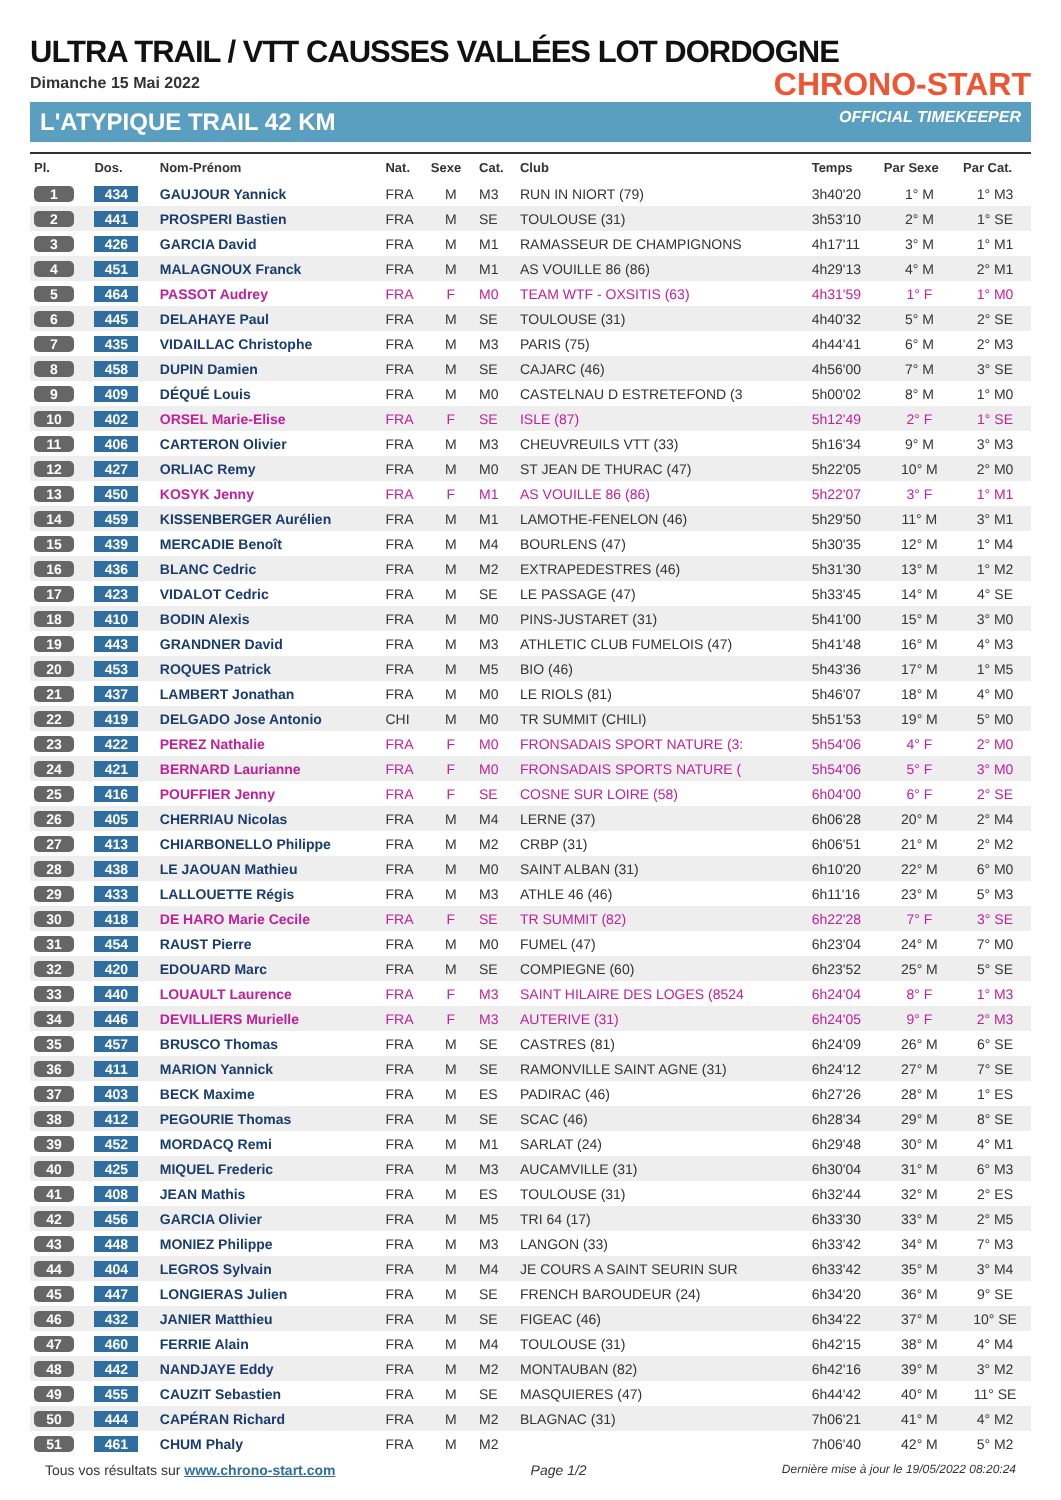ULTRA TRAIL / VTT CAUSSES VALLÉES LOT DORDOGNE
Dimanche 15 Mai 2022
CHRONO-START
OFFICIAL TIMEKEEPER
L'ATYPIQUE TRAIL 42 KM
| Pl. | Dos. | Nom-Prénom | Nat. | Sexe | Cat. | Club | Temps | Par Sexe | Par Cat. |
| --- | --- | --- | --- | --- | --- | --- | --- | --- | --- |
| 1 | 434 | GAUJOUR Yannick | FRA | M | M3 | RUN IN NIORT (79) | 3h40'20 | 1° M | 1° M3 |
| 2 | 441 | PROSPERI Bastien | FRA | M | SE | TOULOUSE (31) | 3h53'10 | 2° M | 1° SE |
| 3 | 426 | GARCIA David | FRA | M | M1 | RAMASSEUR DE CHAMPIGNONS | 4h17'11 | 3° M | 1° M1 |
| 4 | 451 | MALAGNOUX Franck | FRA | M | M1 | AS VOUILLE 86 (86) | 4h29'13 | 4° M | 2° M1 |
| 5 | 464 | PASSOT Audrey | FRA | F | M0 | TEAM WTF - OXSITIS (63) | 4h31'59 | 1° F | 1° M0 |
| 6 | 445 | DELAHAYE Paul | FRA | M | SE | TOULOUSE (31) | 4h40'32 | 5° M | 2° SE |
| 7 | 435 | VIDAILLAC Christophe | FRA | M | M3 | PARIS (75) | 4h44'41 | 6° M | 2° M3 |
| 8 | 458 | DUPIN Damien | FRA | M | SE | CAJARC (46) | 4h56'00 | 7° M | 3° SE |
| 9 | 409 | DÉQUÉ Louis | FRA | M | M0 | CASTELNAU D ESTRETEFOND (3 | 5h00'02 | 8° M | 1° M0 |
| 10 | 402 | ORSEL Marie-Elise | FRA | F | SE | ISLE (87) | 5h12'49 | 2° F | 1° SE |
| 11 | 406 | CARTERON Olivier | FRA | M | M3 | CHEUVREUILS VTT (33) | 5h16'34 | 9° M | 3° M3 |
| 12 | 427 | ORLIAC Remy | FRA | M | M0 | ST JEAN DE THURAC (47) | 5h22'05 | 10° M | 2° M0 |
| 13 | 450 | KOSYK Jenny | FRA | F | M1 | AS VOUILLE 86 (86) | 5h22'07 | 3° F | 1° M1 |
| 14 | 459 | KISSENBERGER Aurélien | FRA | M | M1 | LAMOTHE-FENELON (46) | 5h29'50 | 11° M | 3° M1 |
| 15 | 439 | MERCADIE Benoît | FRA | M | M4 | BOURLENS (47) | 5h30'35 | 12° M | 1° M4 |
| 16 | 436 | BLANC Cedric | FRA | M | M2 | EXTRAPEDESTRES (46) | 5h31'30 | 13° M | 1° M2 |
| 17 | 423 | VIDALOT Cedric | FRA | M | SE | LE PASSAGE (47) | 5h33'45 | 14° M | 4° SE |
| 18 | 410 | BODIN Alexis | FRA | M | M0 | PINS-JUSTARET (31) | 5h41'00 | 15° M | 3° M0 |
| 19 | 443 | GRANDNER David | FRA | M | M3 | ATHLETIC CLUB FUMELOIS (47) | 5h41'48 | 16° M | 4° M3 |
| 20 | 453 | ROQUES Patrick | FRA | M | M5 | BIO (46) | 5h43'36 | 17° M | 1° M5 |
| 21 | 437 | LAMBERT Jonathan | FRA | M | M0 | LE RIOLS (81) | 5h46'07 | 18° M | 4° M0 |
| 22 | 419 | DELGADO Jose Antonio | CHI | M | M0 | TR SUMMIT (CHILI) | 5h51'53 | 19° M | 5° M0 |
| 23 | 422 | PEREZ Nathalie | FRA | F | M0 | FRONSADAIS SPORT NATURE (3: | 5h54'06 | 4° F | 2° M0 |
| 24 | 421 | BERNARD Laurianne | FRA | F | M0 | FRONSADAIS SPORTS NATURE ( | 5h54'06 | 5° F | 3° M0 |
| 25 | 416 | POUFFIER Jenny | FRA | F | SE | COSNE SUR LOIRE (58) | 6h04'00 | 6° F | 2° SE |
| 26 | 405 | CHERRIAU Nicolas | FRA | M | M4 | LERNE (37) | 6h06'28 | 20° M | 2° M4 |
| 27 | 413 | CHIARBONELLO Philippe | FRA | M | M2 | CRBP (31) | 6h06'51 | 21° M | 2° M2 |
| 28 | 438 | LE JAOUAN Mathieu | FRA | M | M0 | SAINT ALBAN (31) | 6h10'20 | 22° M | 6° M0 |
| 29 | 433 | LALLOUETTE Régis | FRA | M | M3 | ATHLE 46 (46) | 6h11'16 | 23° M | 5° M3 |
| 30 | 418 | DE HARO Marie Cecile | FRA | F | SE | TR SUMMIT (82) | 6h22'28 | 7° F | 3° SE |
| 31 | 454 | RAUST Pierre | FRA | M | M0 | FUMEL (47) | 6h23'04 | 24° M | 7° M0 |
| 32 | 420 | EDOUARD Marc | FRA | M | SE | COMPIEGNE (60) | 6h23'52 | 25° M | 5° SE |
| 33 | 440 | LOUAULT Laurence | FRA | F | M3 | SAINT HILAIRE DES LOGES (8524 | 6h24'04 | 8° F | 1° M3 |
| 34 | 446 | DEVILLIERS Murielle | FRA | F | M3 | AUTERIVE (31) | 6h24'05 | 9° F | 2° M3 |
| 35 | 457 | BRUSCO Thomas | FRA | M | SE | CASTRES (81) | 6h24'09 | 26° M | 6° SE |
| 36 | 411 | MARION Yannick | FRA | M | SE | RAMONVILLE SAINT AGNE (31) | 6h24'12 | 27° M | 7° SE |
| 37 | 403 | BECK Maxime | FRA | M | ES | PADIRAC (46) | 6h27'26 | 28° M | 1° ES |
| 38 | 412 | PEGOURIE Thomas | FRA | M | SE | SCAC (46) | 6h28'34 | 29° M | 8° SE |
| 39 | 452 | MORDACQ Remi | FRA | M | M1 | SARLAT (24) | 6h29'48 | 30° M | 4° M1 |
| 40 | 425 | MIQUEL Frederic | FRA | M | M3 | AUCAMVILLE (31) | 6h30'04 | 31° M | 6° M3 |
| 41 | 408 | JEAN Mathis | FRA | M | ES | TOULOUSE (31) | 6h32'44 | 32° M | 2° ES |
| 42 | 456 | GARCIA Olivier | FRA | M | M5 | TRI 64 (17) | 6h33'30 | 33° M | 2° M5 |
| 43 | 448 | MONIEZ Philippe | FRA | M | M3 | LANGON (33) | 6h33'42 | 34° M | 7° M3 |
| 44 | 404 | LEGROS Sylvain | FRA | M | M4 | JE COURS A SAINT SEURIN SUR | 6h33'42 | 35° M | 3° M4 |
| 45 | 447 | LONGIERAS Julien | FRA | M | SE | FRENCH BAROUDEUR (24) | 6h34'20 | 36° M | 9° SE |
| 46 | 432 | JANIER Matthieu | FRA | M | SE | FIGEAC (46) | 6h34'22 | 37° M | 10° SE |
| 47 | 460 | FERRIE Alain | FRA | M | M4 | TOULOUSE (31) | 6h42'15 | 38° M | 4° M4 |
| 48 | 442 | NANDJAYE Eddy | FRA | M | M2 | MONTAUBAN (82) | 6h42'16 | 39° M | 3° M2 |
| 49 | 455 | CAUZIT Sebastien | FRA | M | SE | MASQUIERES (47) | 6h44'42 | 40° M | 11° SE |
| 50 | 444 | CAPÉRAN Richard | FRA | M | M2 | BLAGNAC (31) | 7h06'21 | 41° M | 4° M2 |
| 51 | 461 | CHUM Phaly | FRA | M | M2 | | 7h06'40 | 42° M | 5° M2 |
Tous vos résultats sur www.chrono-start.com Page 1/2 Dernière mise à jour le 19/05/2022 08:20:24